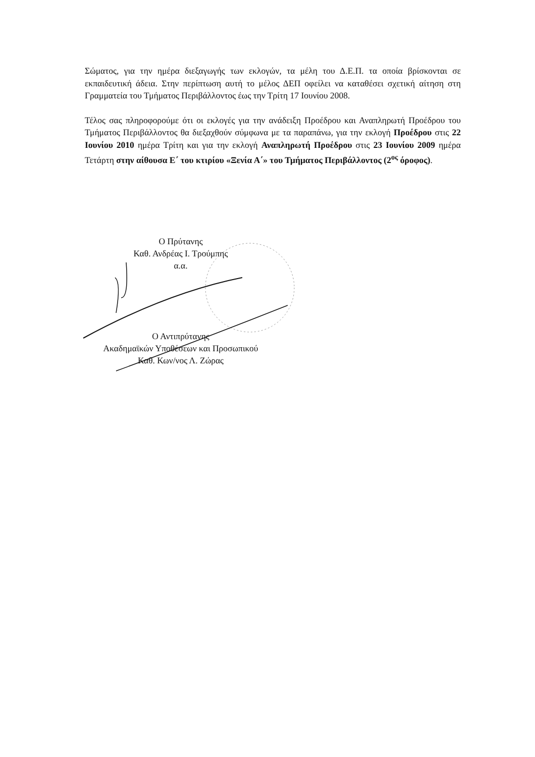Σώματος, για την ημέρα διεξαγωγής των εκλογών, τα μέλη του Δ.Ε.Π. τα οποία βρίσκονται σε εκπαιδευτική άδεια. Στην περίπτωση αυτή το μέλος ΔΕΠ οφείλει να καταθέσει σχετική αίτηση στη Γραμματεία του Τμήματος Περιβάλλοντος έως την Τρίτη 17 Ιουνίου 2008.
Τέλος σας πληροφορούμε ότι οι εκλογές για την ανάδειξη Προέδρου και Αναπληρωτή Προέδρου του Τμήματος Περιβάλλοντος θα διεξαχθούν σύμφωνα με τα παραπάνω, για την εκλογή Προέδρου στις 22 Ιουνίου 2010 ημέρα Τρίτη και για την εκλογή Αναπληρωτή Προέδρου στις 23 Ιουνίου 2009 ημέρα Τετάρτη στην αίθουσα Ε΄ του κτιρίου «Ξενία Α΄» του Τμήματος Περιβάλλοντος (2<sup>ος</sup> όροφος).
Ο Πρύτανης
Καθ. Ανδρέας Ι. Τρούμπης
α.α.
Ο Αντιπρύτανης
Ακαδημαϊκών Υποθέσεων και Προσωπικού
Καθ. Κων/νος Λ. Ζώρας